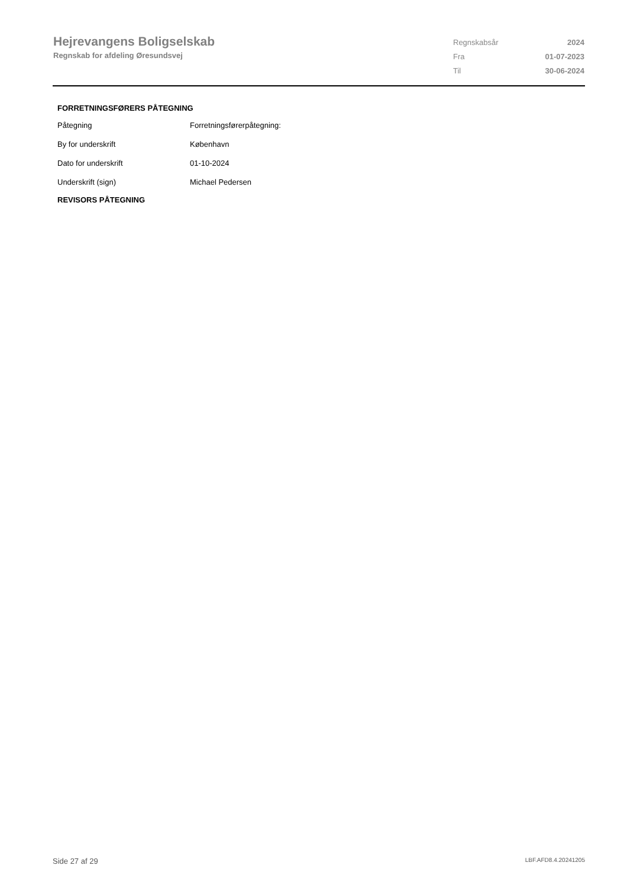Hejrevangens Boligselskab
Regnskab for afdeling Øresundsvej
| Regnskabsår | 2024 |
| Fra | 01-07-2023 |
| Til | 30-06-2024 |
FORRETNINGSFØRERS PÅTEGNING
| Påtegning | Forretningsførerpåtegning: |
| By for underskrift | København |
| Dato for underskrift | 01-10-2024 |
| Underskrift (sign) | Michael Pedersen |
REVISORS PÅTEGNING
Side 27 af 29 LBF.AFD8.4.20241205